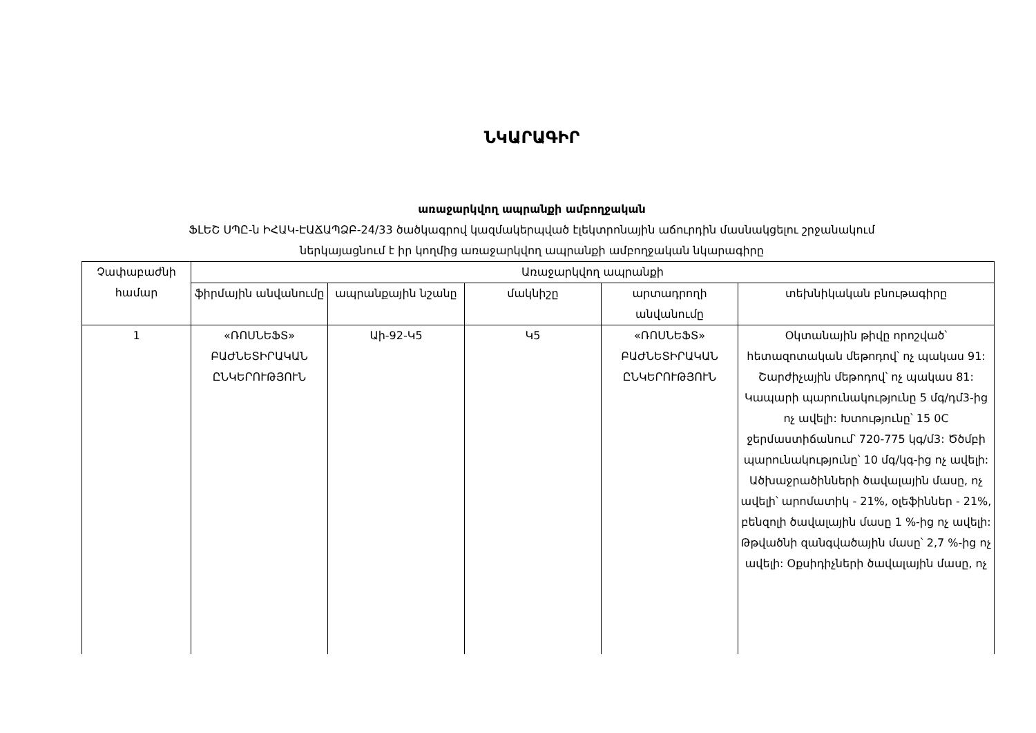ՆԿԱՐԱԳԻՐ
առաջարկվող ապրանքի ամբողջական
ՖԼԵՇ ՍՊԸ-ն ԻՀԱԿ-ԷԱՃԱՊՁԲ-24/33 ծածկագրով կազմակերպված էլեկտրոնային աճուրդին մասնակցելու շրջանակում
ներկայացնում է իր կողմից առաջարկվող ապրանքի ամբողջական նկարագիրը
| Չափաբաժնի համար | Առաջարկվող ապրանքի | | | | |
| --- | --- | --- | --- | --- | --- |
| | ֆիրմային անվանումը | ապրանքային նշանը | մակնիշը | արտադրողի անվանումը | տեխնիկական բնութագիրը |
| 1 | «ՌՈՍՆԵՖՏ» ԲԱԺՆԵՏԻՐԱԿԱՆ ԸՆԿԵՐՈՒԹՅՈՒՆ | Աի-92-Կ5 | Կ5 | «ՌՈՍՆԵՖՏ» ԲԱԺՆԵՏԻՐԱԿԱՆ ԸՆԿԵՐՈՒԹՅՈՒՆ | Օկտանային թիվը որոշված՝ հետազոտական մեթոդով՝ ոչ պակաս 91: Շարժիչային մեթոդով՝ ոչ պակաս 81: Կապարի պարունակությունը 5 մգ/դմ3-ից ոչ ավելի: Խտությունը՝ 15 0C ջերմաստիճանում՝ 720-775 կգ/մ3: Ծծմբի պարունակությունը՝ 10 մգ/կգ-ից ոչ ավելի: Ածխաջրածինների ծավալային մասը, ոչ ավելի՝ արոմատիկ - 21%, օլեֆիններ - 21%, բենզոլի ծավալային մասը 1 %-ից ոչ ավելի: Թթվածնի զանգվածային մասը՝ 2,7 %-ից ոչ ավելի: Օքսիդիչների ծավալային մասը, ոչ |